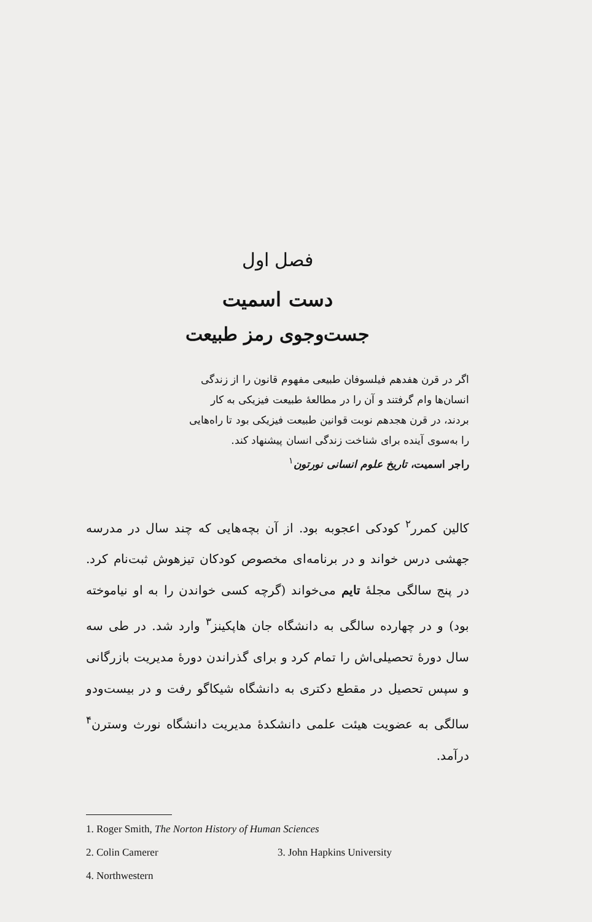فصل اول
دست اسمیت
جست‌وجوی رمز طبیعت
اگر در قرن هفدهم فیلسوفان طبیعی مفهوم قانون را از زندگی انسان‌ها وام گرفتند و آن را در مطالعهٔ طبیعت فیزیکی به کار بردند، در قرن هجدهم نوبت قوانین طبیعت فیزیکی بود تا راه‌هایی را به‌سوی آینده برای شناخت زندگی انسان پیشنهاد کند.
راجر اسمیت، تاریخ علوم انسانی نورتون<sup>۱</sup>
کالین کمرر<sup>۲</sup> کودکی اعجوبه بود. از آن بچه‌هایی که چند سال در مدرسه جهشی درس خواند و در برنامه‌ای مخصوص کودکان تیزهوش ثبت‌نام کرد. در پنج سالگی مجلهٔ تایم می‌خواند (گرچه کسی خواندن را به او نیاموخته بود) و در چهارده سالگی به دانشگاه جان هاپکینز<sup>۳</sup> وارد شد. در طی سه سال دورهٔ تحصیلی‌اش را تمام کرد و برای گذراندن دورهٔ مدیریت بازرگانی و سپس تحصیل در مقطع دکتری به دانشگاه شیکاگو رفت و در بیست‌ودو سالگی به عضویت هیئت علمی دانشکدهٔ مدیریت دانشگاه نورث وسترن<sup>۴</sup> درآمد.
1. Roger Smith, The Norton History of Human Sciences
2. Colin Camerer 3. John Hapkins University
4. Northwestern